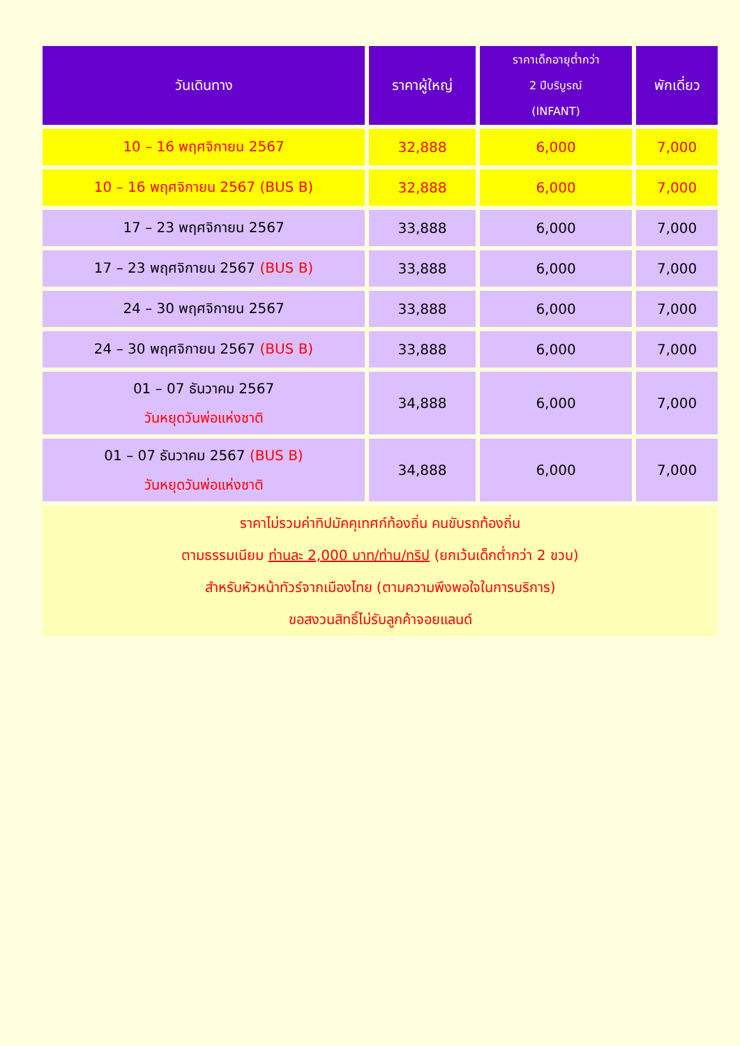| วันเดินทาง | ราคาผู้ใหญ่ | ราคาเด็กอายุต่ำกว่า 2 ปีบริบูรณ์ (INFANT) | พักเดี่ยว |
| --- | --- | --- | --- |
| 10 – 16 พฤศจิกายน 2567 | 32,888 | 6,000 | 7,000 |
| 10 – 16 พฤศจิกายน 2567 (BUS B) | 32,888 | 6,000 | 7,000 |
| 17 – 23 พฤศจิกายน 2567 | 33,888 | 6,000 | 7,000 |
| 17 – 23 พฤศจิกายน 2567 (BUS B) | 33,888 | 6,000 | 7,000 |
| 24 – 30 พฤศจิกายน 2567 | 33,888 | 6,000 | 7,000 |
| 24 – 30 พฤศจิกายน 2567 (BUS B) | 33,888 | 6,000 | 7,000 |
| 01 – 07 ธันวาคม 2567 วันหยุดวันพ่อแห่งชาติ | 34,888 | 6,000 | 7,000 |
| 01 – 07 ธันวาคม 2567 (BUS B) วันหยุดวันพ่อแห่งชาติ | 34,888 | 6,000 | 7,000 |
| ราคาไม่รวมค่าทิปมัคคุเทศก์ท้องถิ่น คนขับรถท้องถิ่น ตามธรรมเนียม ท่านละ 2,000 บาท/ท่าน/ทริป (ยกเว้นเด็กต่ำกว่า 2 ขวบ) สำหรับหัวหน้าทัวร์จากเมืองไทย (ตามความพึงพอใจในการบริการ) ขอสงวนสิทธิ์ไม่รับลูกค้าจอยแลนด์ | | | |